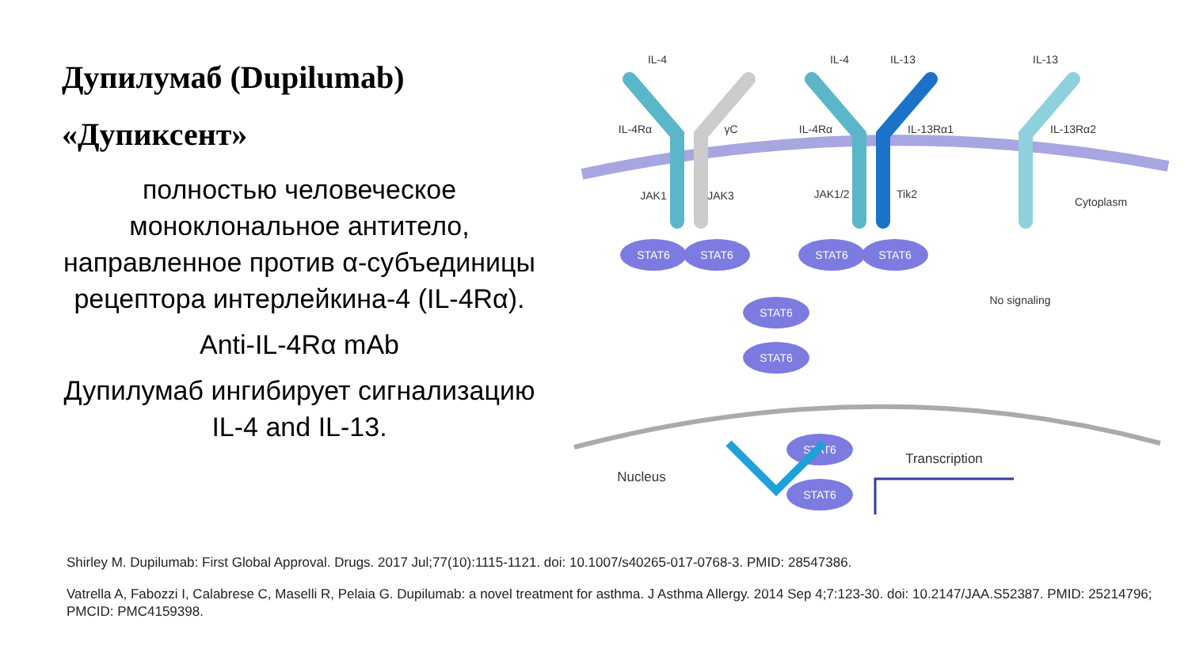Дупилумаб (Dupilumab)
«Дупиксент»
полностью человеческое моноклональное антитело, направленное против α-субъединицы рецептора интерлейкина-4 (IL-4Rα).
Anti-IL-4Rα mAb
Дупилумаб ингибирует сигнализацию IL-4 and IL-13.
STAT6
STAT6
STAT6
STAT6
STAT6
STAT6
STAT6
STAT6
IL-4Rα
γC
IL-4Rα
IL-13Rα1
IL-13Rα2
JAK1
JAK3
JAK1/2
Tik2
Cytoplasm
No signaling
Nucleus
Transcription
IL-4
IL-4
IL-13
IL-13
Shirley M. Dupilumab: First Global Approval. Drugs. 2017 Jul;77(10):1115-1121. doi: 10.1007/s40265-017-0768-3. PMID: 28547386.
Vatrella A, Fabozzi I, Calabrese C, Maselli R, Pelaia G. Dupilumab: a novel treatment for asthma. J Asthma Allergy. 2014 Sep 4;7:123-30. doi: 10.2147/JAA.S52387. PMID: 25214796; PMCID: PMC4159398.